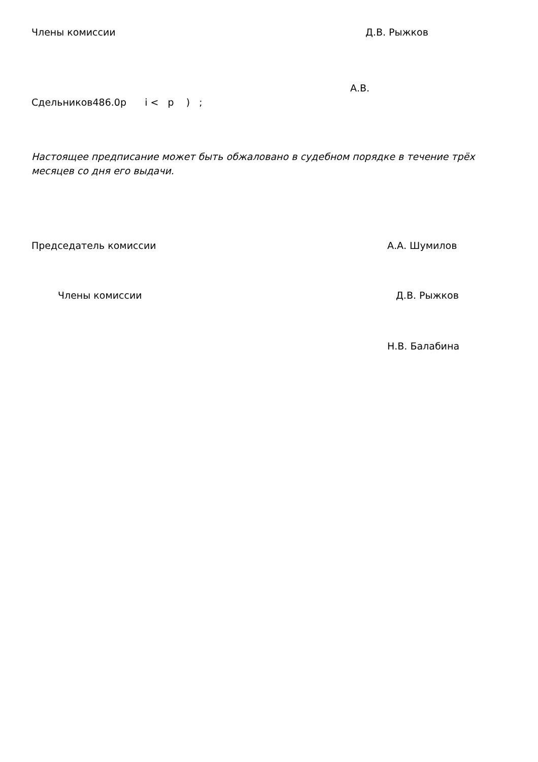Члены комиссии Д.В. Рыжков
А.В.
Сдельников486.0р i < p ) ;
Настоящее предписание может быть обжаловано в судебном порядке в течение трёх месяцев со дня его выдачи.
Председатель комиссии А.А. Шумилов
Члены комиссии Д.В. Рыжков
Н.В. Балабина